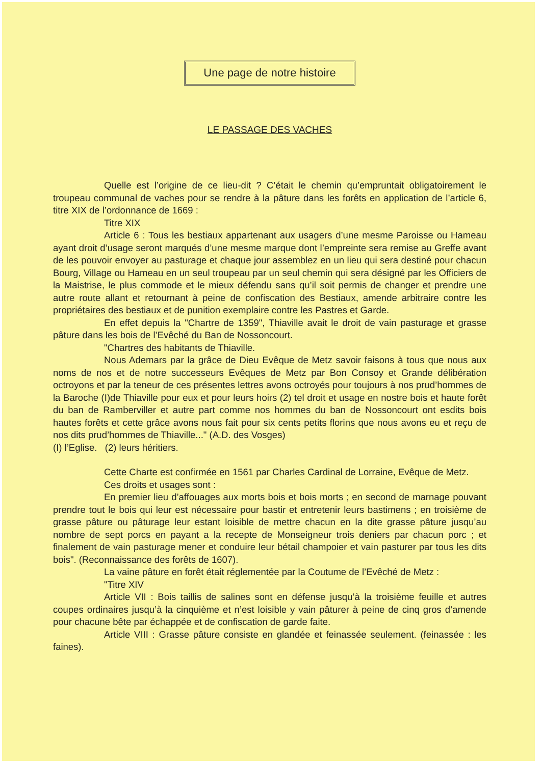Une page de notre histoire
LE PASSAGE DES VACHES
Quelle est l’origine de ce lieu-dit ? C’était le chemin qu’empruntait obligatoirement le troupeau communal de vaches pour se rendre à la pâture dans les forêts en application de l’article 6, titre XIX de l’ordonnance de 1669 :
Titre XIX
Article 6 : Tous les bestiaux appartenant aux usagers d’une mesme Paroisse ou Hameau ayant droit d’usage seront marqués d’une mesme marque dont l’empreinte sera remise au Greffe avant de les pouvoir envoyer au pasturage et chaque jour assemblez en un lieu qui sera destiné pour chacun Bourg, Village ou Hameau en un seul troupeau par un seul chemin qui sera désigné par les Officiers de la Maistrise, le plus commode et le mieux défendu sans qu’il soit permis de changer et prendre une autre route allant et retournant à peine de confiscation des Bestiaux, amende arbitraire contre les propriétaires des bestiaux et de punition exemplaire contre les Pastres et Garde.
En effet depuis la "Chartre de 1359", Thiaville avait le droit de vain pasturage et grasse pâture dans les bois de l’Evêché du Ban de Nossoncourt.
"Chartres des habitants de Thiaville.
Nous Ademars par la grâce de Dieu Evêque de Metz savoir faisons à tous que nous aux noms de nos et de notre successeurs Evêques de Metz par Bon Consoy et Grande délibération octroyons et par la teneur de ces présentes lettres avons octroyés pour toujours à nos prud’hommes de la Baroche (I)de Thiaville pour eux et pour leurs hoirs (2) tel droit et usage en nostre bois et haute forêt du ban de Ramberviller et autre part comme nos hommes du ban de Nossoncourt ont esdits bois hautes forêts et cette grâce avons nous fait pour six cents petits florins que nous avons eu et reçu de nos dits prud’hommes de Thiaville..." (A.D. des Vosges)
(I) l’Eglise. (2) leurs héritiers.
Cette Charte est confirmée en 1561 par Charles Cardinal de Lorraine, Evêque de Metz.
Ces droits et usages sont :
En premier lieu d’affouages aux morts bois et bois morts ; en second de marnage pouvant prendre tout le bois qui leur est nécessaire pour bastir et entretenir leurs bastimens ; en troisième de grasse pâture ou pâturage leur estant loisible de mettre chacun en la dite grasse pâture jusqu’au nombre de sept porcs en payant a la recepte de Monseigneur trois deniers par chacun porc ; et finalement de vain pasturage mener et conduire leur bétail champoier et vain pasturer par tous les dits bois". (Reconnaissance des forêts de 1607).
La vaine pâture en forêt était réglementée par la Coutume de l’Evêché de Metz :
"Titre XIV
Article VII : Bois taillis de salines sont en défense jusqu’à la troisième feuille et autres coupes ordinaires jusqu’à la cinquième et n’est loisible y vain pâturer à peine de cinq gros d’amende pour chacune bête par échappée et de confiscation de garde faite.
Article VIII : Grasse pâture consiste en glandée et feinassée seulement. (feinassée : les faines).